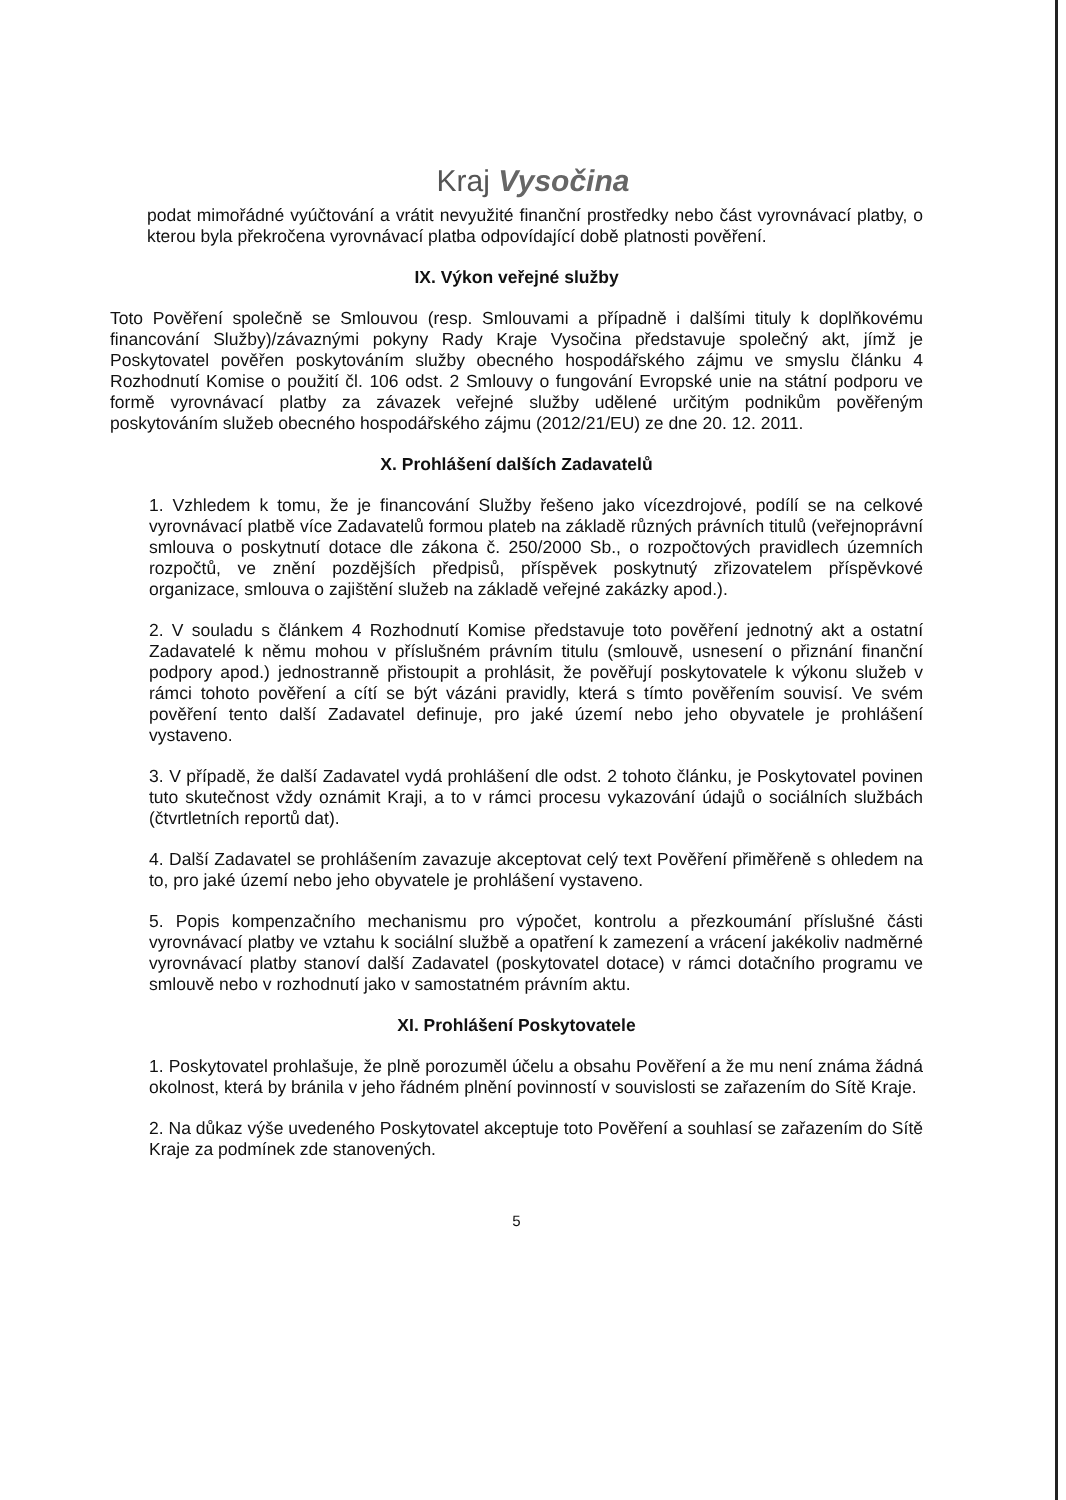Kraj Vysočina
podat mimořádné vyúčtování a vrátit nevyužité finanční prostředky nebo část vyrovnávací platby, o kterou byla překročena vyrovnávací platba odpovídající době platnosti pověření.
IX. Výkon veřejné služby
Toto Pověření společně se Smlouvou (resp. Smlouvami a případně i dalšími tituly k doplňkovému financování Služby)/závaznými pokyny Rady Kraje Vysočina představuje společný akt, jímž je Poskytovatel pověřen poskytováním služby obecného hospodářského zájmu ve smyslu článku 4 Rozhodnutí Komise o použití čl. 106 odst. 2 Smlouvy o fungování Evropské unie na státní podporu ve formě vyrovnávací platby za závazek veřejné služby udělené určitým podnikům pověřeným poskytováním služeb obecného hospodářského zájmu (2012/21/EU) ze dne 20. 12. 2011.
X. Prohlášení dalších Zadavatelů
1. Vzhledem k tomu, že je financování Služby řešeno jako vícezdrojové, podílí se na celkové vyrovnávací platbě více Zadavatelů formou plateb na základě různých právních titulů (veřejnoprávní smlouva o poskytnutí dotace dle zákona č. 250/2000 Sb., o rozpočtových pravidlech územních rozpočtů, ve znění pozdějších předpisů, příspěvek poskytnutý zřizovatelem příspěvkové organizace, smlouva o zajištění služeb na základě veřejné zakázky apod.).
2. V souladu s článkem 4 Rozhodnutí Komise představuje toto pověření jednotný akt a ostatní Zadavatelé k němu mohou v příslušném právním titulu (smlouvě, usnesení o přiznání finanční podpory apod.) jednostranně přistoupit a prohlásit, že pověřují poskytovatele k výkonu služeb v rámci tohoto pověření a cítí se být vázáni pravidly, která s tímto pověřením souvisí. Ve svém pověření tento další Zadavatel definuje, pro jaké území nebo jeho obyvatele je prohlášení vystaveno.
3. V případě, že další Zadavatel vydá prohlášení dle odst. 2 tohoto článku, je Poskytovatel povinen tuto skutečnost vždy oznámit Kraji, a to v rámci procesu vykazování údajů o sociálních službách (čtvrtletních reportů dat).
4. Další Zadavatel se prohlášením zavazuje akceptovat celý text Pověření přiměřeně s ohledem na to, pro jaké území nebo jeho obyvatele je prohlášení vystaveno.
5. Popis kompenzačního mechanismu pro výpočet, kontrolu a přezkoumání příslušné části vyrovnávací platby ve vztahu k sociální službě a opatření k zamezení a vrácení jakékoliv nadměrné vyrovnávací platby stanoví další Zadavatel (poskytovatel dotace) v rámci dotačního programu ve smlouvě nebo v rozhodnutí jako v samostatném právním aktu.
XI. Prohlášení Poskytovatele
1. Poskytovatel prohlašuje, že plně porozuměl účelu a obsahu Pověření a že mu není známa žádná okolnost, která by bránila v jeho řádném plnění povinností v souvislosti se zařazením do Sítě Kraje.
2. Na důkaz výše uvedeného Poskytovatel akceptuje toto Pověření a souhlasí se zařazením do Sítě Kraje za podmínek zde stanovených.
5